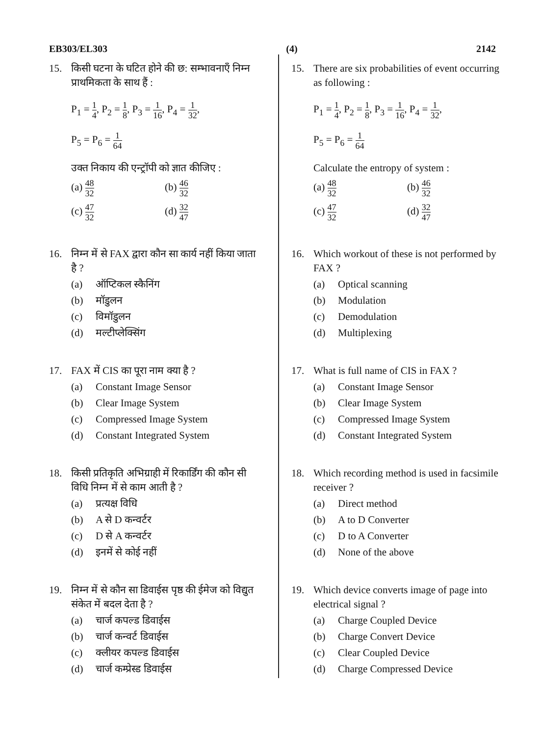EB303/EL303 (4) 2142
15. किसी घटना के घटित होने की छ: सम्भावनाएँ निम्न प्राथमिकता के साथ हैं :
P<sub>1</sub> = 1 4, P<sub>2</sub> = 1 8, P<sub>3</sub> = 1 16, P<sub>4</sub> = 1 32,
P<sub>5</sub> = P<sub>6</sub> = 1 64
उक्त निकाय की एन्ट्रॉपी को ज्ञात कीजिए :
(a) 48 32
(b) 46 32
(c) 47 32
(d) 32 47
16. निम्न में से FAX द्वारा कौन सा कार्य नहीं किया जाता है ?
(a) ऑप्टिकल स्कैनिंग
(b) मॉडुलन
(c) विमॉडुलन
(d) मल्टीप्लेक्सिंग
17. FAX में CIS का पूरा नाम क्या है ?
(a) Constant Image Sensor
(b) Clear Image System
(c) Compressed Image System
(d) Constant Integrated System
18. किसी प्रतिकृति अभिग्राही में रिकार्डिंग की कौन सी विधि निम्न में से काम आती है ?
(a) प्रत्यक्ष विधि
(b) A से D कन्वर्टर
(c) D से A कन्वर्टर
(d) इनमें से कोई नहीं
19. निम्न में से कौन सा डिवाईस पृष्ठ की ईमेज को विद्युत संकेत में बदल देता है ?
(a) चार्ज कपल्ड डिवाईस
(b) चार्ज कन्वर्ट डिवाईस
(c) क्लीयर कपल्ड डिवाईस
(d) चार्ज कम्प्रेस्ड डिवाईस
15. There are six probabilities of event occurring as following :
P<sub>1</sub> = 1 4, P<sub>2</sub> = 1 8, P<sub>3</sub> = 1 16, P<sub>4</sub> = 1 32,
P<sub>5</sub> = P<sub>6</sub> = 1 64
Calculate the entropy of system :
(a) 48 32
(b) 46 32
(c) 47 32
(d) 32 47
16. Which workout of these is not performed by FAX ?
(a) Optical scanning
(b) Modulation
(c) Demodulation
(d) Multiplexing
17. What is full name of CIS in FAX ?
(a) Constant Image Sensor
(b) Clear Image System
(c) Compressed Image System
(d) Constant Integrated System
18. Which recording method is used in facsimile receiver ?
(a) Direct method
(b) A to D Converter
(c) D to A Converter
(d) None of the above
19. Which device converts image of page into electrical signal ?
(a) Charge Coupled Device
(b) Charge Convert Device
(c) Clear Coupled Device
(d) Charge Compressed Device